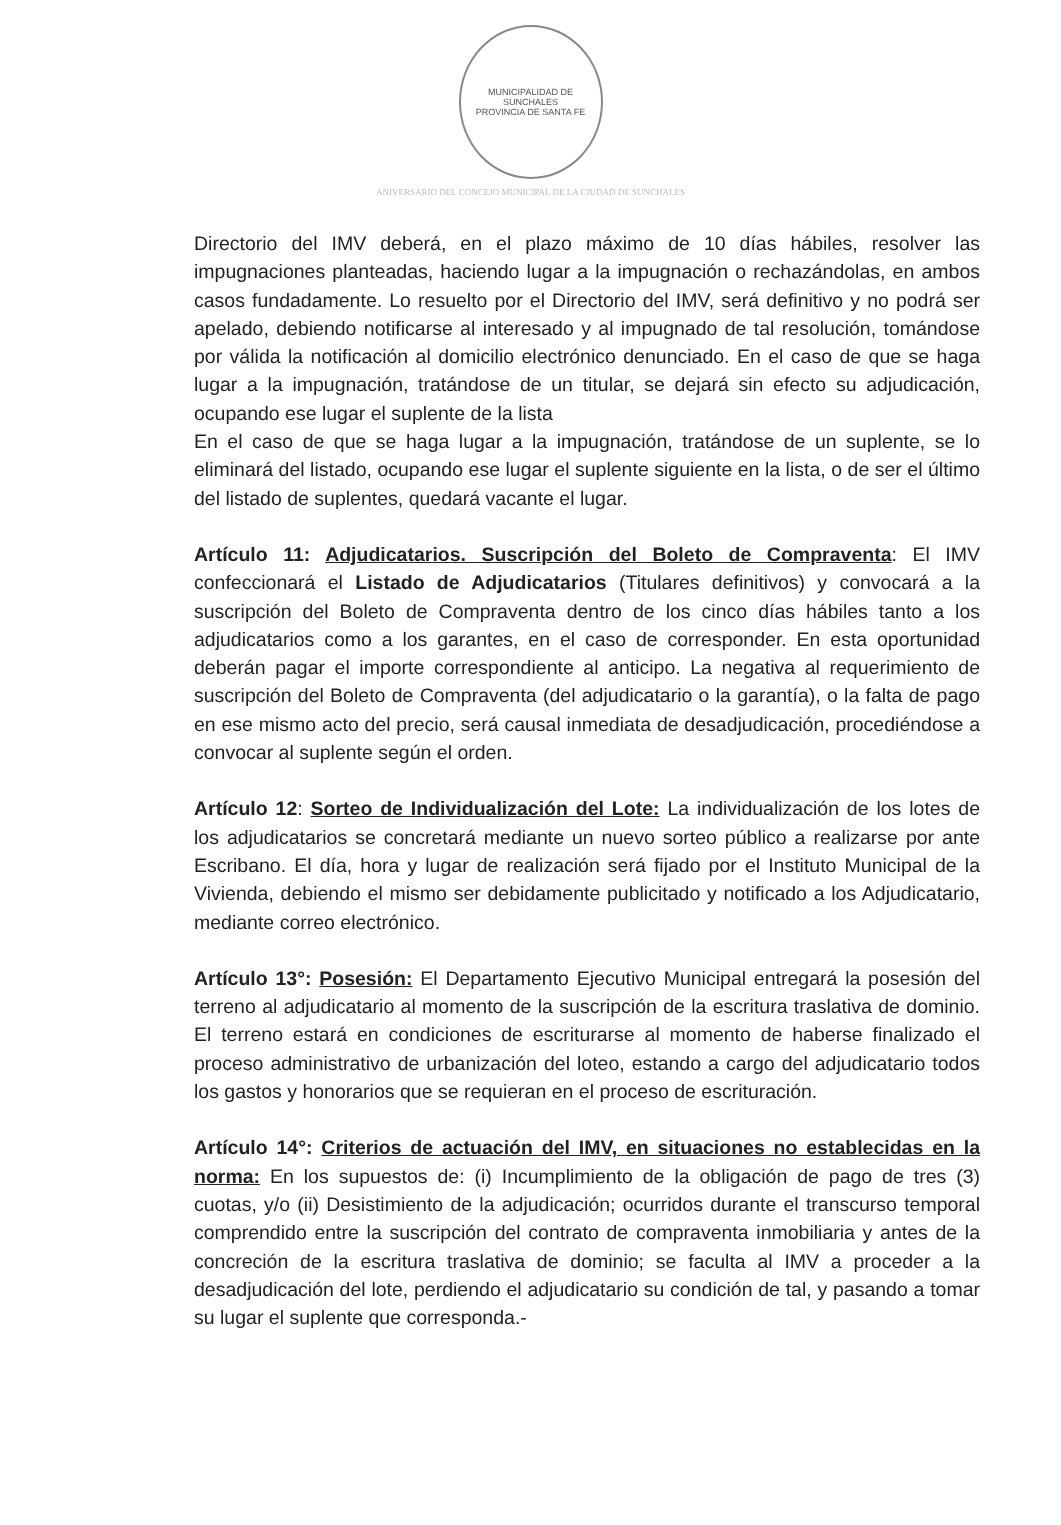MUNICIPALIDAD DE SUNCHALES
PROVINCIA DE SANTA FE
ANIVERSARIO DEL CONCEJO MUNICIPAL DE LA CIUDAD DE SUNCHALES
Directorio del IMV deberá, en el plazo máximo de 10 días hábiles, resolver las impugnaciones planteadas, haciendo lugar a la impugnación o rechazándolas, en ambos casos fundadamente. Lo resuelto por el Directorio del IMV, será definitivo y no podrá ser apelado, debiendo notificarse al interesado y al impugnado de tal resolución, tomándose por válida la notificación al domicilio electrónico denunciado. En el caso de que se haga lugar a la impugnación, tratándose de un titular, se dejará sin efecto su adjudicación, ocupando ese lugar el suplente de la lista
En el caso de que se haga lugar a la impugnación, tratándose de un suplente, se lo eliminará del listado, ocupando ese lugar el suplente siguiente en la lista, o de ser el último del listado de suplentes, quedará vacante el lugar.
Artículo 11: Adjudicatarios. Suscripción del Boleto de Compraventa: El IMV confeccionará el Listado de Adjudicatarios (Titulares definitivos) y convocará a la suscripción del Boleto de Compraventa dentro de los cinco días hábiles tanto a los adjudicatarios como a los garantes, en el caso de corresponder. En esta oportunidad deberán pagar el importe correspondiente al anticipo. La negativa al requerimiento de suscripción del Boleto de Compraventa (del adjudicatario o la garantía), o la falta de pago en ese mismo acto del precio, será causal inmediata de desadjudicación, procediéndose a convocar al suplente según el orden.
Artículo 12: Sorteo de Individualización del Lote: La individualización de los lotes de los adjudicatarios se concretará mediante un nuevo sorteo público a realizarse por ante Escribano. El día, hora y lugar de realización será fijado por el Instituto Municipal de la Vivienda, debiendo el mismo ser debidamente publicitado y notificado a los Adjudicatario, mediante correo electrónico.
Artículo 13°: Posesión: El Departamento Ejecutivo Municipal entregará la posesión del terreno al adjudicatario al momento de la suscripción de la escritura traslativa de dominio. El terreno estará en condiciones de escriturarse al momento de haberse finalizado el proceso administrativo de urbanización del loteo, estando a cargo del adjudicatario todos los gastos y honorarios que se requieran en el proceso de escrituración.
Artículo 14°: Criterios de actuación del IMV, en situaciones no establecidas en la norma: En los supuestos de: (i) Incumplimiento de la obligación de pago de tres (3) cuotas, y/o (ii) Desistimiento de la adjudicación; ocurridos durante el transcurso temporal comprendido entre la suscripción del contrato de compraventa inmobiliaria y antes de la concreción de la escritura traslativa de dominio; se faculta al IMV a proceder a la desadjudicación del lote, perdiendo el adjudicatario su condición de tal, y pasando a tomar su lugar el suplente que corresponda.-